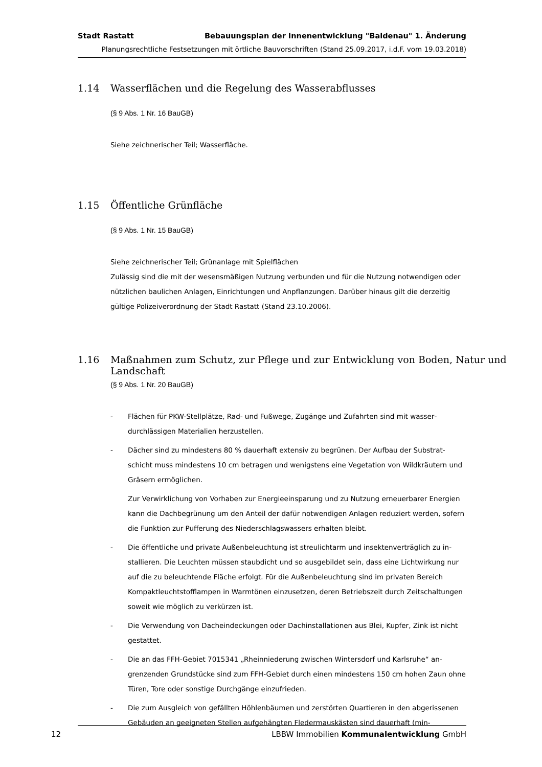Stadt Rastatt Bebauungsplan der Innenentwicklung "Baldenau" 1. Änderung
Planungsrechtliche Festsetzungen mit örtliche Bauvorschriften (Stand 25.09.2017, i.d.F. vom 19.03.2018)
1.14 Wasserflächen und die Regelung des Wasserabflusses
(§ 9 Abs. 1 Nr. 16 BauGB)
Siehe zeichnerischer Teil; Wasserfläche.
1.15 Öffentliche Grünfläche
(§ 9 Abs. 1 Nr. 15 BauGB)
Siehe zeichnerischer Teil; Grünanlage mit Spielflächen
Zulässig sind die mit der wesensmäßigen Nutzung verbunden und für die Nutzung notwendigen oder nützlichen baulichen Anlagen, Einrichtungen und Anpflanzungen. Darüber hinaus gilt die derzeitig gültige Polizeiverordnung der Stadt Rastatt (Stand 23.10.2006).
1.16 Maßnahmen zum Schutz, zur Pflege und zur Entwicklung von Boden, Natur und Landschaft
(§ 9 Abs. 1 Nr. 20 BauGB)
- Flächen für PKW-Stellplätze, Rad- und Fußwege, Zugänge und Zufahrten sind mit wasser­durchlässigen Materialien herzustellen.
- Dächer sind zu mindestens 80 % dauerhaft extensiv zu begrünen. Der Aufbau der Substrat­schicht muss mindestens 10 cm betragen und wenigstens eine Vegetation von Wildkräutern und Gräsern ermöglichen.
Zur Verwirklichung von Vorhaben zur Energieeinsparung und zu Nutzung erneuerbarer Ener­gien kann die Dachbegrünung um den Anteil der dafür notwendigen Anlagen reduziert wer­den, sofern die Funktion zur Pufferung des Niederschlagswassers erhalten bleibt.
- Die öffentliche und private Außenbeleuchtung ist streulichtarm und insektenverträglich zu in­stallieren. Die Leuchten müssen staubdicht und so ausgebildet sein, dass eine Lichtwirkung nur auf die zu beleuchtende Fläche erfolgt. Für die Außenbeleuchtung sind im privaten Be­reich Kompaktleuchtstofflampen in Warmtönen einzusetzen, deren Betriebszeit durch Zeit­schaltungen soweit wie möglich zu verkürzen ist.
- Die Verwendung von Dacheindeckungen oder Dachinstallationen aus Blei, Kupfer, Zink ist nicht gestattet.
- Die an das FFH-Gebiet 7015341 „Rheinniederung zwischen Wintersdorf und Karlsruhe“ an­grenzenden Grundstücke sind zum FFH-Gebiet durch einen mindestens 150 cm hohen Zaun ohne Türen, Tore oder sonstige Durchgänge einzufrieden.
- Die zum Ausgleich von gefällten Höhlenbäumen und zerstörten Quartieren in den abgerisse­nen Gebäuden an geeigneten Stellen aufgehängten Fledermauskästen sind dauerhaft (min-
12 LBBW Immobilien Kommunalentwicklung GmbH